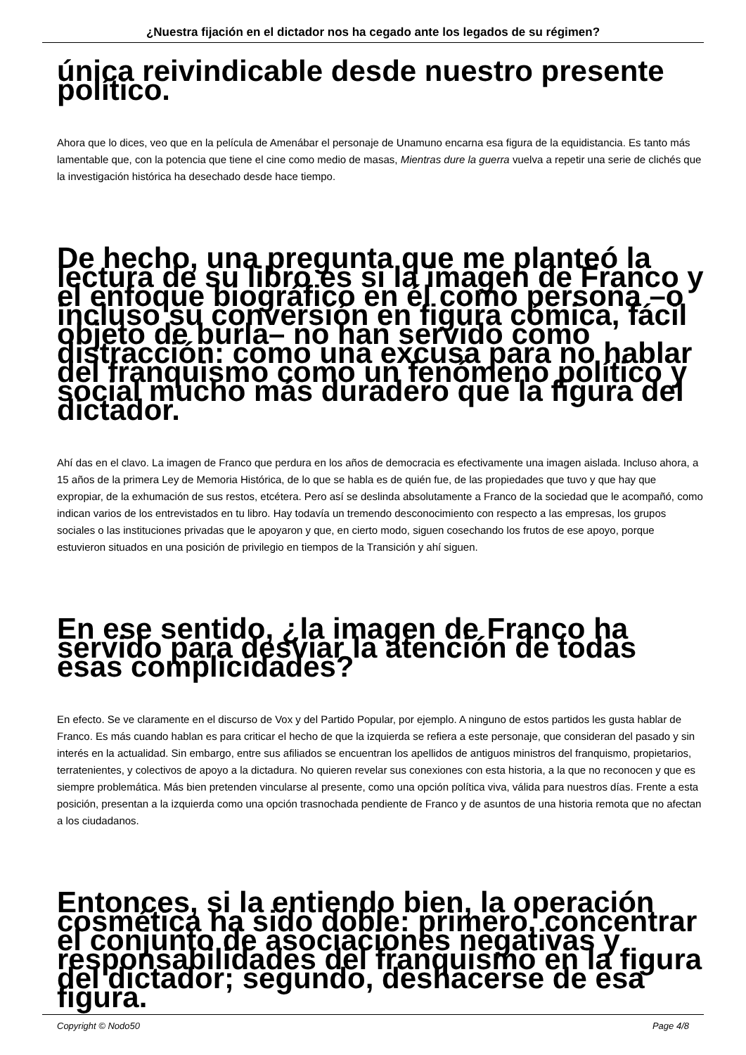¿Nuestra fijación en el dictador nos ha cegado ante los legados de su régimen?
única reivindicable desde nuestro presente político.
Ahora que lo dices, veo que en la película de Amenábar el personaje de Unamuno encarna esa figura de la equidistancia. Es tanto más lamentable que, con la potencia que tiene el cine como medio de masas, Mientras dure la guerra vuelva a repetir una serie de clichés que la investigación histórica ha desechado desde hace tiempo.
De hecho, una pregunta que me planteó la lectura de su libro es si la imagen de Franco y el enfoque biográfico en él como persona –o incluso su conversión en figura cómica, fácil objeto de burla– no han servido como distracción: como una excusa para no hablar del franquismo como un fenómeno político y social mucho más duradero que la figura del dictador.
Ahí das en el clavo. La imagen de Franco que perdura en los años de democracia es efectivamente una imagen aislada. Incluso ahora, a 15 años de la primera Ley de Memoria Histórica, de lo que se habla es de quién fue, de las propiedades que tuvo y que hay que expropiar, de la exhumación de sus restos, etcétera. Pero así se deslinda absolutamente a Franco de la sociedad que le acompañó, como indican varios de los entrevistados en tu libro. Hay todavía un tremendo desconocimiento con respecto a las empresas, los grupos sociales o las instituciones privadas que le apoyaron y que, en cierto modo, siguen cosechando los frutos de ese apoyo, porque estuvieron situados en una posición de privilegio en tiempos de la Transición y ahí siguen.
En ese sentido, ¿la imagen de Franco ha servido para desviar la atención de todas esas complicidades?
En efecto. Se ve claramente en el discurso de Vox y del Partido Popular, por ejemplo. A ninguno de estos partidos les gusta hablar de Franco. Es más cuando hablan es para criticar el hecho de que la izquierda se refiera a este personaje, que consideran del pasado y sin interés en la actualidad. Sin embargo, entre sus afiliados se encuentran los apellidos de antiguos ministros del franquismo, propietarios, terratenientes, y colectivos de apoyo a la dictadura. No quieren revelar sus conexiones con esta historia, a la que no reconocen y que es siempre problemática. Más bien pretenden vincularse al presente, como una opción política viva, válida para nuestros días. Frente a esta posición, presentan a la izquierda como una opción trasnochada pendiente de Franco y de asuntos de una historia remota que no afectan a los ciudadanos.
Entonces, si la entiendo bien, la operación cosmética ha sido doble: primero, concentrar el conjunto de asociaciones negativas y responsabilidades del franquismo en la figura del dictador; segundo, deshacerse de esa figura.
Copyright © Nodo50 Page 4/8